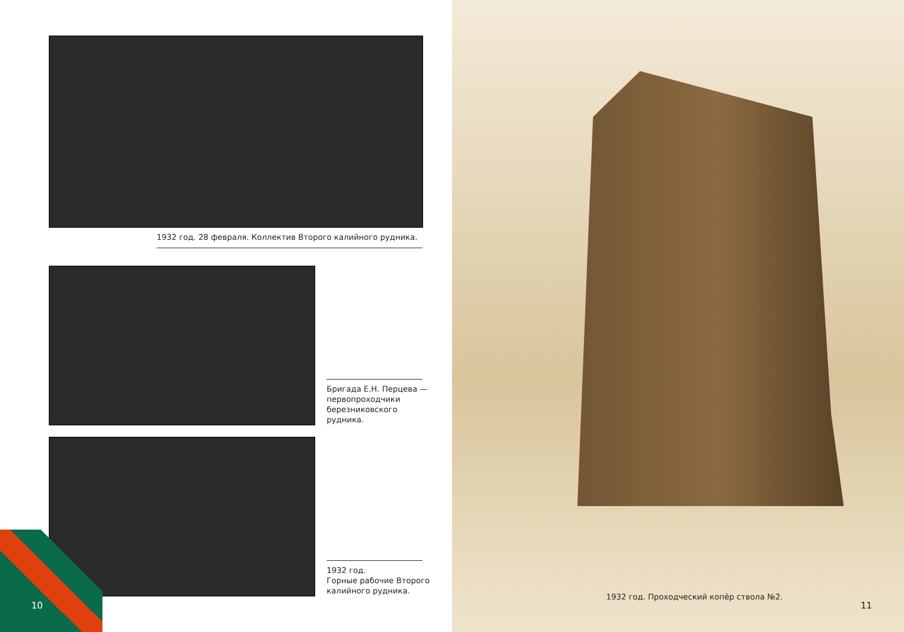1932 год. 28 февраля. Коллектив Второго калийного рудника.
Бригада Е.Н. Перцева —
первопроходчики
березниковского
рудника.
1932 год.
Горные рабочие Второго
калийного рудника.
10
1932 год. Проходческий копёр ствола №2.
11